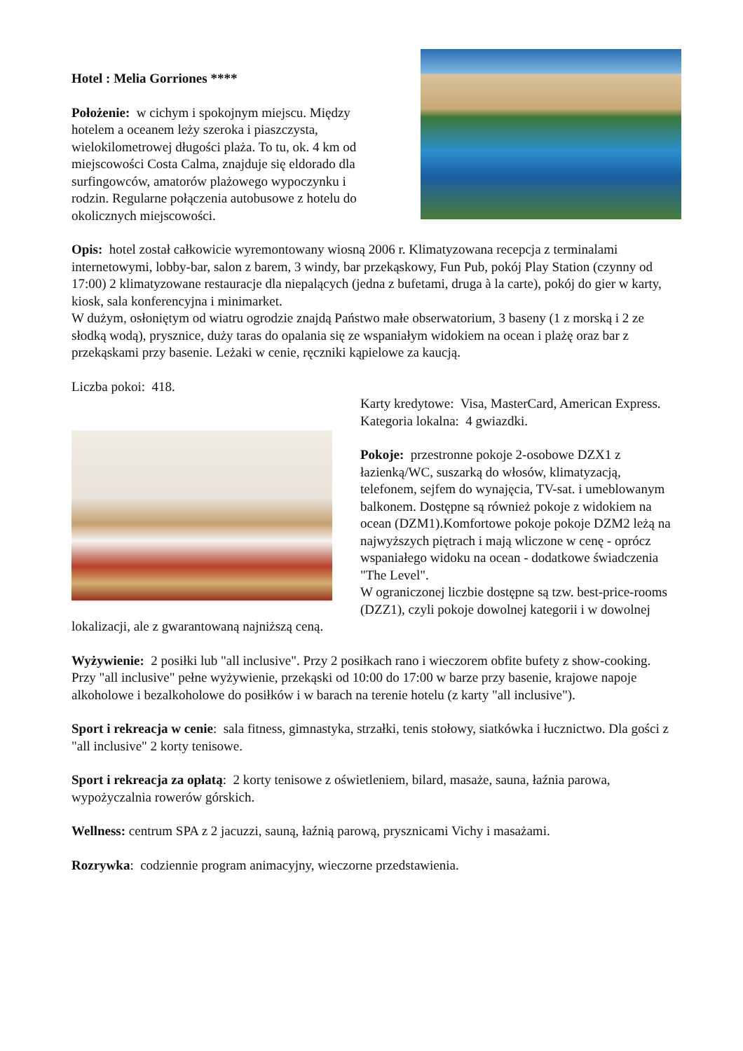Hotel : Melia Gorriones ****
Położenie: w cichym i spokojnym miejscu. Między hotelem a oceanem leży szeroka i piaszczysta, wielokilometrowej długości plaża. To tu, ok. 4 km od miejscowości Costa Calma, znajduje się eldorado dla surfingowców, amatorów plażowego wypoczynku i rodzin. Regularne połączenia autobusowe z hotelu do okolicznych miejscowości.
Opis: hotel został całkowicie wyremontowany wiosną 2006 r. Klimatyzowana recepcja z terminalami internetowymi, lobby-bar, salon z barem, 3 windy, bar przekąskowy, Fun Pub, pokój Play Station (czynny od 17:00) 2 klimatyzowane restauracje dla niepalących (jedna z bufetami, druga à la carte), pokój do gier w karty, kiosk, sala konferencyjna i minimarket.
W dużym, osłoniętym od wiatru ogrodzie znajdą Państwo małe obserwatorium, 3 baseny (1 z morską i 2 ze słodką wodą), prysznice, duży taras do opalania się ze wspaniałym widokiem na ocean i plażę oraz bar z przekąskami przy basenie. Leżaki w cenie, ręczniki kąpielowe za kaucją.
Liczba pokoi: 418.
Karty kredytowe: Visa, MasterCard, American Express.
Kategoria lokalna: 4 gwiazdki.
Pokoje: przestronne pokoje 2-osobowe DZX1 z łazienką/WC, suszarką do włosów, klimatyzacją, telefonem, sejfem do wynajęcia, TV-sat. i umeblowanym balkonem. Dostępne są również pokoje z widokiem na ocean (DZM1).Komfortowe pokoje pokoje DZM2 leżą na najwyższych piętrach i mają wliczone w cenę - oprócz wspaniałego widoku na ocean - dodatkowe świadczenia "The Level".
W ograniczonej liczbie dostępne są tzw. best-price-rooms (DZZ1), czyli pokoje dowolnej kategorii i w dowolnej lokalizacji, ale z gwarantowaną najniższą ceną.
Wyżywienie: 2 posiłki lub "all inclusive". Przy 2 posiłkach rano i wieczorem obfite bufety z show-cooking. Przy "all inclusive" pełne wyżywienie, przekąski od 10:00 do 17:00 w barze przy basenie, krajowe napoje alkoholowe i bezalkoholowe do posiłków i w barach na terenie hotelu (z karty "all inclusive").
Sport i rekreacja w cenie: sala fitness, gimnastyka, strzałki, tenis stołowy, siatkówka i łucznictwo. Dla gości z "all inclusive" 2 korty tenisowe.
Sport i rekreacja za opłatą: 2 korty tenisowe z oświetleniem, bilard, masaże, sauna, łaźnia parowa, wypożyczalnia rowerów górskich.
Wellness: centrum SPA z 2 jacuzzi, sauną, łaźnią parową, prysznicami Vichy i masażami.
Rozrywka: codziennie program animacyjny, wieczorne przedstawienia.